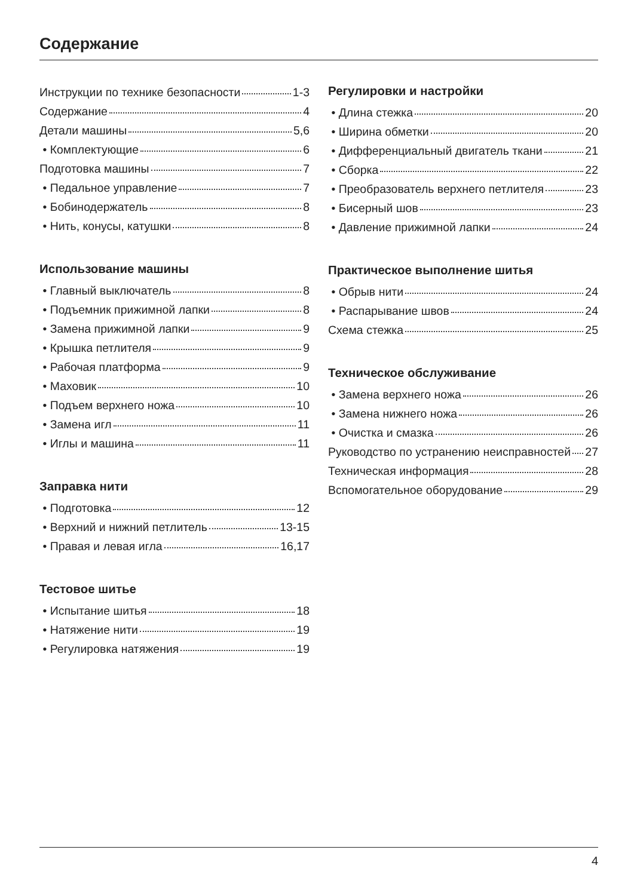Содержание
Инструкции по технике безопасности 1-3
Содержание 4
Детали машины 5,6
• Комплектующие 6
Подготовка машины 7
• Педальное управление 7
• Бобинодержатель 8
• Нить, конусы, катушки 8
Использование машины
• Главный выключатель 8
• Подъемник прижимной лапки 8
• Замена прижимной лапки 9
• Крышка петлителя 9
• Рабочая платформа 9
• Маховик 10
• Подъем верхнего ножа 10
• Замена игл 11
• Иглы и машина 11
Заправка нити
• Подготовка 12
• Верхний и нижний петлитель 13-15
• Правая и левая игла 16,17
Тестовое шитье
• Испытание шитья 18
• Натяжение нити 19
• Регулировка натяжения 19
Регулировки и настройки
• Длина стежка 20
• Ширина обметки 20
• Дифференциальный двигатель ткани 21
• Сборка 22
• Преобразователь верхнего петлителя 23
• Бисерный шов 23
• Давление прижимной лапки 24
Практическое выполнение шитья
• Обрыв нити 24
• Распарывание швов 24
Схема стежка 25
Техническое обслуживание
• Замена верхнего ножа 26
• Замена нижнего ножа 26
• Очистка и смазка 26
Руководство по устранению неисправностей 27
Техническая информация 28
Вспомогательное оборудование 29
4